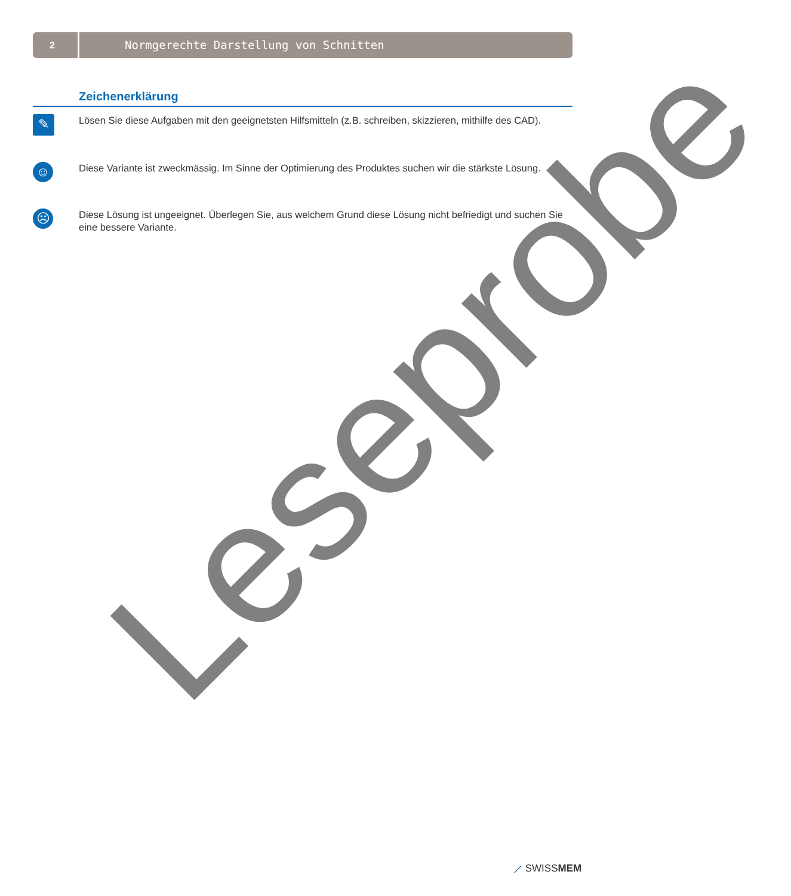2
Normgerechte Darstellung von Schnitten
Zeichenerklärung
✎
Lösen Sie diese Aufgaben mit den geeignetsten Hilfsmitteln (z.B. schreiben, skizzieren, mithilfe des CAD).
☺
Diese Variante ist zweckmässig. Im Sinne der Optimierung des Produktes suchen wir die stärkste Lösung.
☹
Diese Lösung ist ungeeignet. Überlegen Sie, aus welchem Grund diese Lösung nicht befriedigt und suchen Sie eine bessere Variante.
Leseprobe
⟋ SWISSMEM